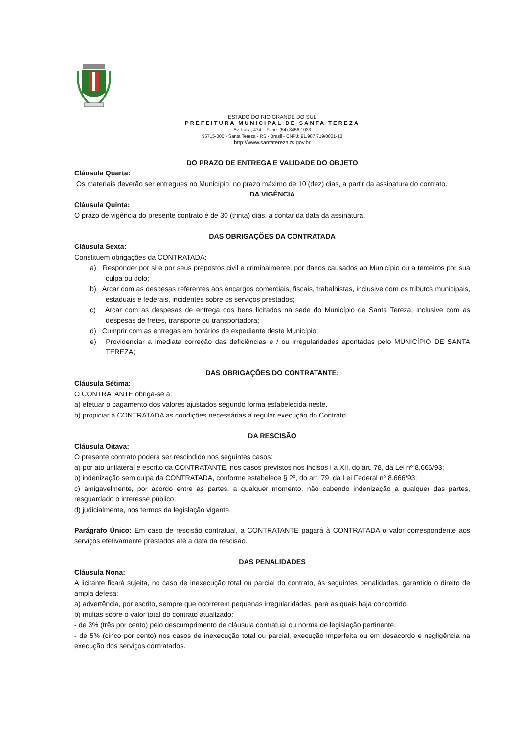ESTADO DO RIO GRANDE DO SUL
PREFEITURA MUNICIPAL DE SANTA TEREZA
Av. Itália, 474 – Fone: (54) 3456.1033
95715-000 - Santa Tereza - RS - Brasil - CNPJ: 91.987.719/0001-13
http://www.santatereza.rs.gov.br
DO PRAZO DE ENTREGA E VALIDADE DO OBJETO
Cláusula Quarta:
Os materiais deverão ser entregues no Município, no prazo máximo de 10 (dez) dias, a partir da assinatura do contrato.
DA VIGÊNCIA
Cláusula Quinta:
O prazo de vigência do presente contrato é de 30 (trinta) dias, a contar da data da assinatura.
DAS OBRIGAÇÕES DA CONTRATADA
Cláusula Sexta:
Constituem obrigações da CONTRATADA:
a) Responder por si e por seus prepostos civil e criminalmente, por danos causados ao Município ou a terceiros por sua culpa ou dolo;
b) Arcar com as despesas referentes aos encargos comerciais, fiscais, trabalhistas, inclusive com os tributos municipais, estaduais e federais, incidentes sobre os serviços prestados;
c) Arcar com as despesas de entrega dos bens licitados na sede do Município de Santa Tereza, inclusive com as despesas de fretes, transporte ou transportadora;
d) Cumprir com as entregas em horários de expediente deste Município;
e) Providenciar a imediata correção das deficiências e / ou irregularidades apontadas pelo MUNICÍPIO DE SANTA TEREZA;
DAS OBRIGAÇÕES DO CONTRATANTE:
Cláusula Sétima:
O CONTRATANTE obriga-se a:
a) efetuar o pagamento dos valores ajustados segundo forma estabelecida neste.
b) propiciar à CONTRATADA as condições necessárias a regular execução do Contrato.
DA RESCISÃO
Cláusula Oitava:
O presente contrato poderá ser rescindido nos seguintes casos:
a) por ato unilateral e escrito da CONTRATANTE, nos casos previstos nos incisos I a XII, do art. 78, da Lei nº 8.666/93;
b) indenização sem culpa da CONTRATADA, conforme estabelece § 2º, do art. 79, da Lei Federal nº 8.666/93;
c) amigavelmente, por acordo entre as partes, a qualquer momento, não cabendo indenização a qualquer das partes, resguardado o interesse público;
d) judicialmente, nos termos da legislação vigente.
Parágrafo Único: Em caso de rescisão contratual, a CONTRATANTE pagará à CONTRATADA o valor correspondente aos serviços efetivamente prestados até a data da rescisão.
DAS PENALIDADES
Cláusula Nona:
A licitante ficará sujeita, no caso de inexecução total ou parcial do contrato, às seguintes penalidades, garantido o direito de ampla defesa:
a) advertência, por escrito, sempre que ocorrerem pequenas irregularidades, para as quais haja concorrido.
b) multas sobre o valor total do contrato atualizado:
- de 3% (três por cento) pelo descumprimento de cláusula contratual ou norma de legislação pertinente.
- de 5% (cinco por cento) nos casos de inexecução total ou parcial, execução imperfeita ou em desacordo e negligência na execução dos serviços contratados.